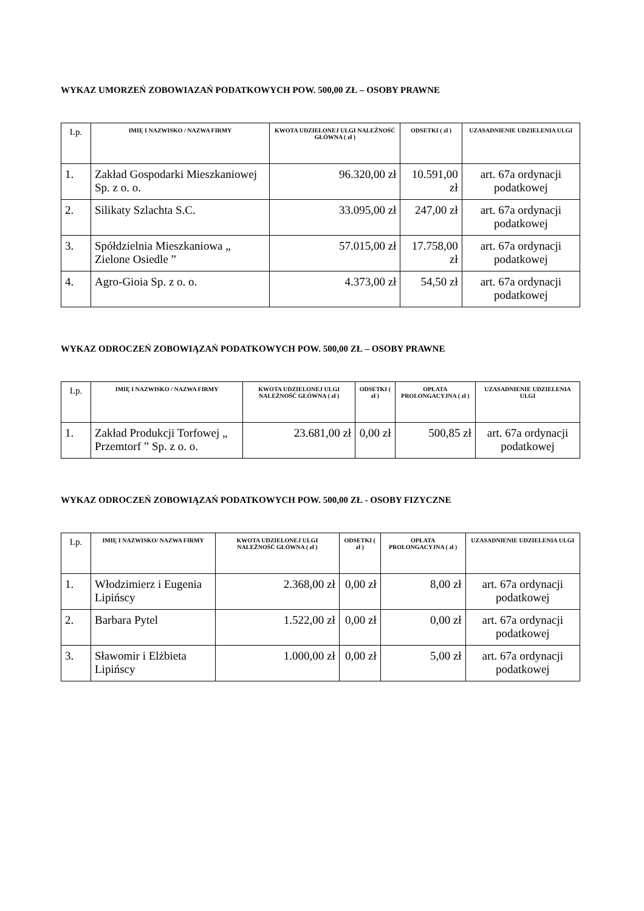WYKAZ UMORZEŃ ZOBOWIAZAŃ PODATKOWYCH POW. 500,00 ZŁ – OSOBY PRAWNE
| Lp. | IMIĘ I NAZWISKO / NAZWA FIRMY | KWOTA UDZIELONEJ ULGI NALEŻNOŚĆ GŁÓWNA ( zł ) | ODSETKI ( zł ) | UZASADNIENIE UDZIELENIA ULGI |
| --- | --- | --- | --- | --- |
| 1. | Zakład Gospodarki Mieszkaniowej Sp. z o. o. | 96.320,00 zł | 10.591,00 zł | art. 67a ordynacji podatkowej |
| 2. | Silikaty Szlachta S.C. | 33.095,00 zł | 247,00 zł | art. 67a ordynacji podatkowej |
| 3. | Spółdzielnia Mieszkaniowa „ Zielone Osiedle ” | 57.015,00 zł | 17.758,00 zł | art. 67a ordynacji podatkowej |
| 4. | Agro-Gioia Sp. z o. o. | 4.373,00 zł | 54,50 zł | art. 67a ordynacji podatkowej |
WYKAZ ODROCZEŃ ZOBOWIĄZAŃ PODATKOWYCH POW. 500,00 ZŁ – OSOBY PRAWNE
| Lp. | IMIĘ I NAZWISKO / NAZWA FIRMY | KWOTA UDZIELONEJ ULGI NALEŻNOŚĆ GŁÓWNA ( zł ) | ODSETKI ( zł ) | OPŁATA PROLONGACYJNA ( zł ) | UZASADNIENIE UDZIELENIA ULGI |
| --- | --- | --- | --- | --- | --- |
| 1. | Zakład Produkcji Torfowej „ Przemtorf ” Sp. z o. o. | 23.681,00 zł | 0,00 zł | 500,85 zł | art. 67a ordynacji podatkowej |
WYKAZ ODROCZEŃ ZOBOWIĄZAŃ PODATKOWYCH POW. 500,00 ZŁ - OSOBY FIZYCZNE
| Lp. | IMIĘ I NAZWISKO/ NAZWA FIRMY | KWOTA UDZIELONEJ ULGI NALEŻNOŚĆ GŁÓWNA ( zł ) | ODSETKI ( zł ) | OPŁATA PROLONGACYJNA ( zł ) | UZASADNIENIE UDZIELENIA ULGI |
| --- | --- | --- | --- | --- | --- |
| 1. | Włodzimierz i Eugenia Lipińscy | 2.368,00 zł | 0,00 zł | 8,00 zł | art. 67a ordynacji podatkowej |
| 2. | Barbara Pytel | 1.522,00 zł | 0,00 zł | 0,00 zł | art. 67a ordynacji podatkowej |
| 3. | Sławomir i Elżbieta Lipińscy | 1.000,00 zł | 0,00 zł | 5,00 zł | art. 67a ordynacji podatkowej |